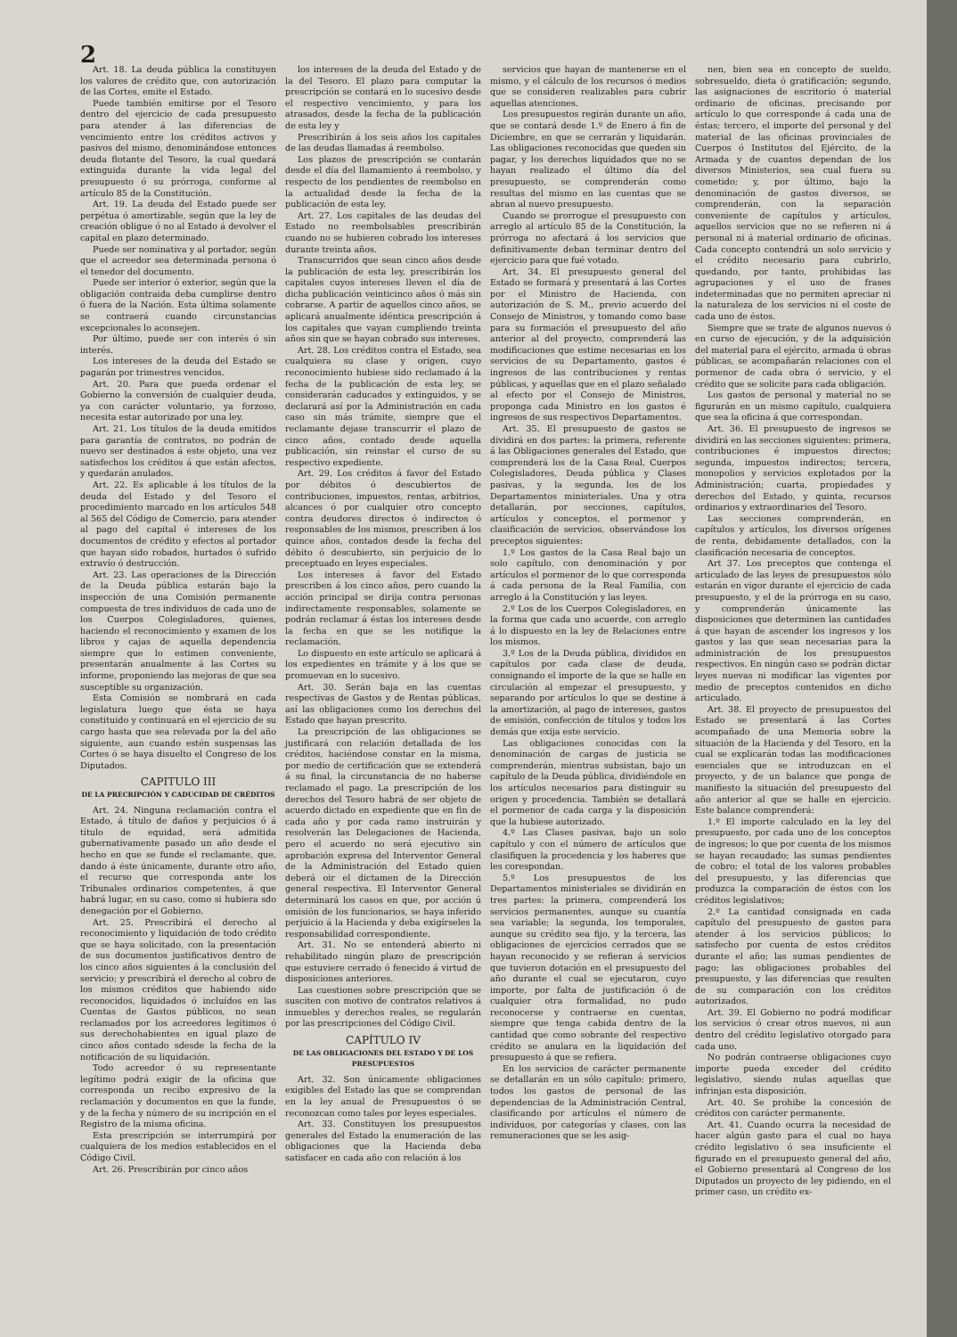2
Art. 18. La deuda pública la constituyen los valores de crédito que, con autorización de las Cortes, emite el Estado.
Puede también emitirse por el Tesoro dentro del ejercicio de cada presupuesto para atender á las diferencias de vencimiento entre los créditos activos y pasivos del mismo, denominándose entonces deuda flotante del Tesoro, la cual quedará extinguida durante la vida legal del presupuesto ó su prórroga, conforme al artículo 85 de la Constitución.
Art. 19. La deuda del Estado puede ser perpétua ó amortizable, según que la ley de creación obligue ó no al Estado á devolver el capital en plazo determinado.
Puede ser nominativa y al portador, según que el acreedor sea determinada persona ó el tenedor del documento.
Puede ser interior ó exterior, según que la obligación contraida deba cumplirse dentro ó fuera de la Nación. Esta última solamente se contraerá cuando circunstancias excepcionales lo aconsejen.
Por último, puede ser con interés ó sin interés.
Los intereses de la deuda del Estado se pagarán por trimestres vencidos.
Art. 20. Para que pueda ordenar el Gobierno la conversión de cualquier deuda, ya con carácter voluntario, ya forzoso, necesita estar autorizado por una ley.
Art. 21. Los títulos de la deuda emitidos para garantía de contratos, no podrán de nuevo ser destinados á este objeto, una vez satisfechos los créditos á que están afectos, y quedarán anulados.
Art. 22. Es aplicable á los títulos de la deuda del Estado y del Tesoro el procedimiento marcado en los artículos 548 al 565 del Código de Comercio, para atender al pago del capital é intereses de los documentos de crédito y efectos al portador que hayan sido robados, hurtados ó sufrido extravío ó destrucción.
Art. 23. Las operaciones de la Dirección de la Deuda pública estarán bajo la inspección de una Comisión permanente compuesta de tres individuos de cada uno de los Cuerpos Colegisladores, quienes, haciendo el reconocimiento y examen de los libros y cajas de aquella dependencia siempre que lo estimen conveniente, presentarán anualmente á las Cortes su informe, proponiendo las mejoras de que sea susceptible su organización.
Esta Comisión se nombrará en cada legislatura luego que ésta se haya constituido y continuará en el ejercicio de su cargo hasta que sea relevada por la del año siguiente, aun cuando estén suspensas las Cortes ó se haya disuelto el Congreso de los Diputados.
CAPITULO III
DE LA PRECRIPCIÓN Y CADUCIDAD DE CRÉDITOS
Art. 24. Ninguna reclamación contra el Estado, á título de daños y perjuicios ó á título de equidad, será admitida gubernativamente pasado un año desde el hecho en que se funde el reclamante, que, dando á éste únicamente, durante otro año, el recurso que corresponda ante los Tribunales ordinarios competentes, á que habrá lugar, en su caso, como si hubiera sdo denegación por el Gobierno.
Art. 25. Prescribirá el derecho al reconocimiento y liquidación de todo crédito que se haya solicitado, con la presentación de sus documentos justificativos dentro de los cinco años siguientes á la conclusión del servicio; y prescribirá el derecho al cobro de los mismos créditos que habiendo sido reconocidos, liquidados ó incluídos en las Cuentas de Gastos públicos, no sean reclamados por los acreedores legítimos ó sus derechohabientes en igual plazo de cinco años contado sdesde la fecha de la notificación de su liquidación.
Todo acreedor ó su representante legítimo podrá exigir de la oficina que corresponda un recibo expresivo de la reclamación y documentos en que la funde, y de la fecha y número de su incripción en el Registro de la misma oficina.
Esta prescripción se interrumpirá por cualquiera de los medios establecidos en el Código Civil.
Art. 26. Prescribirán por cinco años
los intereses de la deuda del Estado y de la del Tesoro. El plazo para computar la prescripción se contará en lo sucesivo desde el respectivo vencimiento, y para los atrasados, desde la fecha de la publicación de esta ley y
Prescribirán á los seis años los capitales de las deudas llamadas á reembolso.
Los plazos de prescripción se contarán desde el día del llamamiento á reembolso, y respecto de los pendientes de reembolso en la actualidad desde la fecha de la publicación de esta ley.
Art. 27. Los capitales de las deudas del Estado no reembolsables prescribirán cuando no se hubieren cobrado los intereses durante treinta años.
Transcurridos que sean cinco años desde la publicación de esta ley, prescribirán los capitales cuyos intereses lleven el día de dicha publicación veinticinco años ó más sin cobrarse. A partir de aquellos cinco años, se aplicará anualmente idéntica prescripción á los capitales que vayan cumpliendo treinta años sin que se hayan cobrado sus intereses.
Art. 28. Los créditos contra el Estado, sea cualquiera su clase y origen, cuyo reconocimiento hubiese sido reclamado á la fecha de la publicación de esta ley, se considerarán caducados y extinguidos, y se declarará así por la Administración en cada caso sin más trámite, siempre que el reclamante dejase transcurrir el plazo de cinco años, contado desde aquella publicación, sin reinstar el curso de su respectivo expediente.
Art. 29. Los créditos á favor del Estado por débitos ó descubiertos de contribuciones, impuestos, rentas, arbitrios, alcances ó por cualquier otro concepto contra deudores directos ó indirectos ó responsables de los mismos, prescriben á los quince años, contados desde la fecha del débito ó descubierto, sin perjuicio de lo preceptuado en leyes especiales.
Los intereses á favor del Estado prescriben á los cinco años, pero cuando la acción principal se dirija contra personas indirectamente responsables, solamente se podrán reclamar á éstas los intereses desde la fecha en que se les notifique la reclamación.
Lo dispuesto en este artículo se aplicará á los expedientes en trámite y á los que se promuevan en lo sucesivo.
Art. 30. Serán baja en las cuentas respectivas de Gastos y de Rentas públicas, así las obligaciones como los derechos del Estado que hayan prescrito.
La prescripción de las obligaciones se justificará con relación detallada de los créditos, haciéndose constar en la misma, por medio de certificación que se extenderá á su final, la circunstancia de no haberse reclamado el pago. La prescripción de los derechos del Tesoro habrá de ser objeto de acuerdo dictado en expediente que en fin de cada año y por cada ramo instruirán y resolverán las Delegaciones de Hacienda, pero el acuerdo no será ejecutivo sin aprobación expresa del Interventor General de la Administración del Estado quien deberá oir el dictamen de la Dirección general respectiva. El Interventor General determinará los casos en que, por acción ú omisión de los funcionarios, se haya inferido perjuicio á la Hacienda y deba exigírseles la responsabilidad correspondiente.
Art. 31. No se entenderá abierto ni rehabilitado ningún plazo de prescripción que estuviere cerrado ó fenecido á virtud de disposiciones anteriores.
Las cuestiones sobre prescripción que se susciten con motivo de contratos relativos á inmuebles y derechos reales, se regularán por las prescripciones del Código Civil.
CAPÍTULO IV
DE LAS OBLIGACIONES DEL ESTADO Y DE LOS PRESUPUESTOS
Art. 32. Son únicamente obligaciones exigibles del Estado las que se comprendan en la ley anual de Presupuestos ó se reconozcan como tales por leyes especiales.
Art. 33. Constituyen los presupuestos generales del Estado la enumeración de las obligaciones que la Hacienda deba satisfacer en cada año con relación á los
servicios que hayan de mantenerse en el mismo, y el cálculo de los recursos ó medios que se consideren realizables para cubrir aquellas atenciones.
Los presupuestos regirán durante un año, que se contará desde 1.º de Enero á fin de Diciembre, en que se cerrarán y liquidarán. Las obligaciones reconocidas que queden sin pagar, y los derechos liquidados que no se hayan realizado el último día del presupuesto, se comprenderán como resultas del mismo en las cuentas que se abran al nuevo presupuesto.
Cuando se prorrogue el presupuesto con arreglo al artículo 85 de la Constitución, la prórroga no afectará á los servicios que definitivamente deban terminar dentro del ejercicio para que fué votado.
Art. 34. El presupuesto general del Estado se formará y presentará á las Cortes por el Ministro de Hacienda, con autorización de S. M., previo acuerdo del Consejo de Ministros, y tomando como base para su formación el presupuesto del año anterior al del proyecto, comprenderá las modificaciones que estime necesarias en los servicios de su Departamento, gastos é ingresos de las contribuciones y rentas públicas, y aquellas que en el plazo señalado al efecto por el Consejo de Ministros, proponga cada Ministro en los gastos é ingresos de sus respectivos Departamentos.
Art. 35. El presupuesto de gastos se dividirá en dos partes: la primera, referente á las Obligaciones generales del Estado, que comprenderá los de la Casa Real, Cuerpos Colegisladores, Deuda pública y Clases pasivas, y la segunda, los de los Departamentos ministeriales. Una y otra detallarán, por secciones, capítulos, artículos y conceptos, el pormenor y clasificación de servicios, observándose los preceptos siguientes:
1.º Los gastos de la Casa Real bajo un solo capítulo, con denominación y por artículos el pormenor de lo que corresponda á cada persona de la Real Familia, con arreglo á la Constitución y las leyes.
2.º Los de los Cuerpos Colegisladores, en la forma que cada uno acuerde, con arreglo á lo dispuesto en la ley de Relaciones entre los mismos.
3.º Los de la Deuda pública, divididos en capítulos por cada clase de deuda, consignando el importe de la que se halle en circulación al empezar el presupuesto, y separando por artículos lo que se destine á la amortización, al pago de intereses, gastos de emisión, confección de títulos y todos los demás que exija este servicio.
Las obligaciones conocidas con la denominación de cargas de justicia se comprenderán, mientras subsistan, bajo un capítulo de la Deuda pública, dividiéndole en los artículos necesarios para distinguir su origen y procedencia. También se detallará el pormenor de cada carga y la disposición que la hubiese autorizado.
4.º Las Clases pasivas, bajo un solo capítulo y con el número de artículos que clasifiquen la procedencia y los haberes que les corespondan.
5.º Los presupuestos de los Departamentos ministeriales se dividirán en tres partes: la primera, comprenderá los servicios permanentes, aunque su cuantía sea variable; la segunda, los temporales, aunque su crédito sea fijo, y la tercera, las obligaciones de ejercicios cerrados que se hayan reconocido y se refieran á servicios que tuvieron dotación en el presupuesto del año durante el cual se ejecutaron, cuyo importe, por falta de justificación ó de cualquier otra formalidad, no pudo reconocerse y contraerse en cuentas, siempre que tenga cabida dentro de la cantidad que como sobrante del respectivo crédito se anulara en la liquidación del presupuesto á que se refiera.
En los servicios de carácter permanente se detallarán en un sólo capítulo: primero, todos los gastos de personal de las dependencias de la Administración Central, clasificando por artículos el número de individuos, por categorías y clases, con las remuneraciones que se les asig-
nen, bien sea en concepto de sueldo, sobresueldo, dieta ó gratificación; segundo, las asignaciones de escritorio ó material ordinario de oficinas, precisando por artículo lo que corresponde á cada una de éstas; tercero, el importe del personal y del material de las oficinas provinciales de Cuerpos ó Institutos del Ejército, de la Armada y de cuantos dependan de los diversos Ministerios, sea cual fuera su cometido; y, por último, bajo la denominación de gastos diversos, se comprenderán, con la separación conveniente de capítulos y artículos, aquellos servicios que no se refieren ni á personal ni á material ordinario de oficinas. Cada concepto contendrá un solo servicio y el crédito necesario para cubrirlo, quedando, por tanto, prohibidas las agrupaciones y el uso de frases indeterminadas que no permiten apreciar ni la naturaleza de los servicios ni el coste de cada uno de éstos.
Siempre que se trate de algunos nuevos ó en curso de ejecución, y de la adquisición del material para el ejército, armada ú obras públicas, se acompañarán relaciones con el pormenor de cada obra ó servicio, y el crédito que se solicite para cada obligación.
Los gastos de personal y material no se figurarán en un mismo capítulo, cualquiera que sea la oficina á que correspondan.
Art. 36. El presupuesto de ingresos se dividirá en las secciones siguientes: primera, contribuciones é impuestos directos; segunda, impuestos indirectos; tercera, monopolios y servicios explotados por la Administración; cuarta, propiedades y derechos del Estado, y quinta, recursos ordinarios y extraordinarios del Tesoro.
Las secciones comprenderán, en capítulos y artículos, los diversos orígenes de renta, debidamente detallados, con la clasificación necesaria de conceptos.
Art 37. Los preceptos que contenga el articulado de las leyes de presupuestos sólo estarán en vigor durante el ejercicio de cada presupuesto, y el de la prórroga en su caso, y comprenderán únicamente las disposiciones que determinen las cantidades á que hayan de ascender los ingresos y los gastos y las que sean necesarias para la administración de los presupuestos respectivos. En ningún caso se podrán dictar leyes nuevas ni modificar las vigentes por medio de preceptos contenidos en dicho articulado.
Art. 38. El proyecto de presupuestos del Estado se presentará á las Cortes acompañado de una Memoria sobre la situación de la Hacienda y del Tesoro, en la cual se explicarán todas las modificaciones esenciales que se introduzcan en el proyecto, y de un balance que ponga de manifiesto la situación del presupuesto del año anterior al que se halle en ejercicio. Este balance comprenderá:
1.º El importe calculado en la ley del presupuesto, por cada uno de los conceptos de ingresos; lo que por cuenta de los mismos se hayan recaudado; las sumas pendientes de cobro; el total de los valores probables del presupuesto, y las diferencias que produzca la comparación de éstos con los créditos legislativos;
2.º La cantidad consignada en cada capítulo del presupuesto de gastos para atender á los servicios públicos; lo satisfecho por cuenta de estos créditos durante el año; las sumas pendientes de pago; las obligaciones probables del presupuesto, y las diferencias que resulten de su comparación con los créditos autorizados.
Art. 39. El Gobierno no podrá modificar los servicios ó crear otros nuevos, ni aun dentro del crédito legislativo otorgado para cada uno.
No podrán contraerse obligaciones cuyo importe pueda exceder del crédito legislativo, siendo nulas aquellas que infrinjan esta disposición.
Art. 40. Se prohibe la concesión de créditos con carácter permanente.
Art. 41. Cuando ocurra la necesidad de hacer algún gasto para el cual no haya crédito legislativo ó sea insuficiente el figurado en el presupuesto general del año, el Gobierno presentará al Congreso de los Diputados un proyecto de ley pidiendo, en el primer caso, un crédito ex-